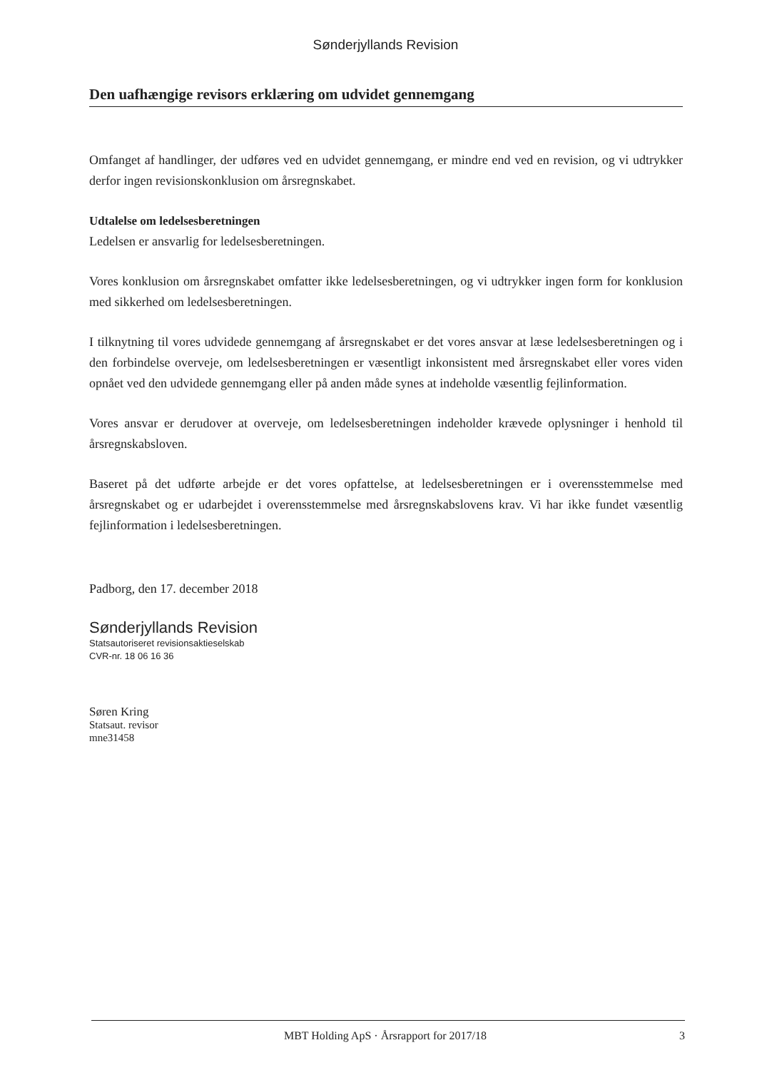Sønderjyllands Revision
Den uafhængige revisors erklæring om udvidet gennemgang
Omfanget af handlinger, der udføres ved en udvidet gennemgang, er mindre end ved en revision, og vi udtrykker derfor ingen revisionskonklusion om årsregnskabet.
Udtalelse om ledelsesberetningen
Ledelsen er ansvarlig for ledelsesberetningen.
Vores konklusion om årsregnskabet omfatter ikke ledelsesberetningen, og vi udtrykker ingen form for konklusion med sikkerhed om ledelsesberetningen.
I tilknytning til vores udvidede gennemgang af årsregnskabet er det vores ansvar at læse ledelsesberetningen og i den forbindelse overveje, om ledelsesberetningen er væsentligt inkonsistent med årsregnskabet eller vores viden opnået ved den udvidede gennemgang eller på anden måde synes at indeholde væsentlig fejlinformation.
Vores ansvar er derudover at overveje, om ledelsesberetningen indeholder krævede oplysninger i henhold til årsregnskabsloven.
Baseret på det udførte arbejde er det vores opfattelse, at ledelsesberetningen er i overensstemmelse med årsregnskabet og er udarbejdet i overensstemmelse med årsregnskabslovens krav. Vi har ikke fundet væsentlig fejlinformation i ledelsesberetningen.
Padborg, den 17. december 2018
Sønderjyllands Revision
Statsautoriseret revisionsaktieselskab
CVR-nr. 18 06 16 36
Søren Kring
Statsaut. revisor
mne31458
MBT Holding ApS · Årsrapport for 2017/18 3